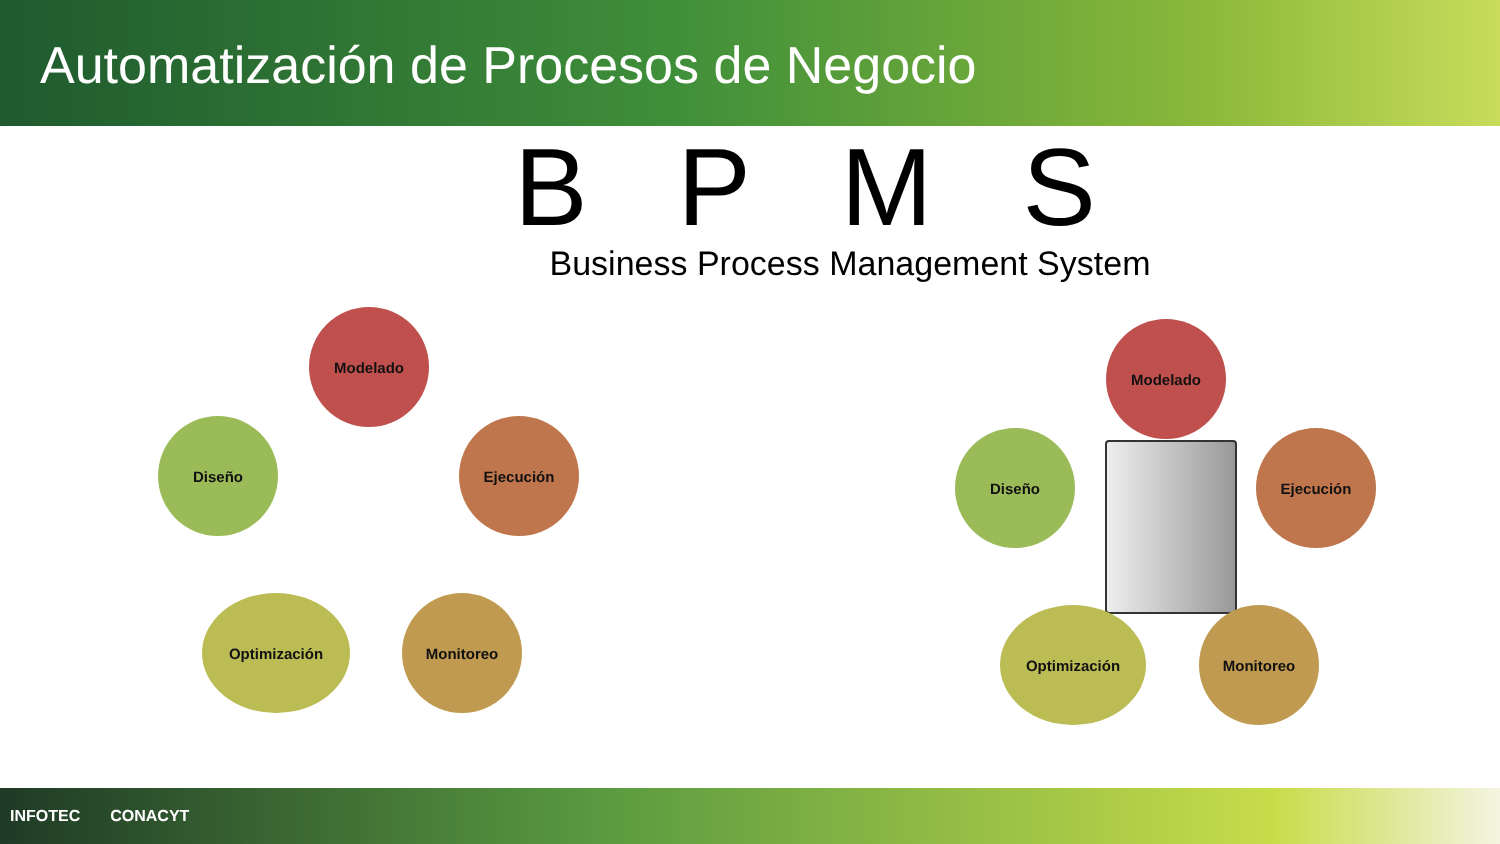Automatización de Procesos de Negocio
BPMS
Business Process Management System
Modelado
Ejecución
Diseño
Monitoreo
Optimización
Modelado
Ejecución
Diseño
Monitoreo
Optimización
INFOTEC CONACYT